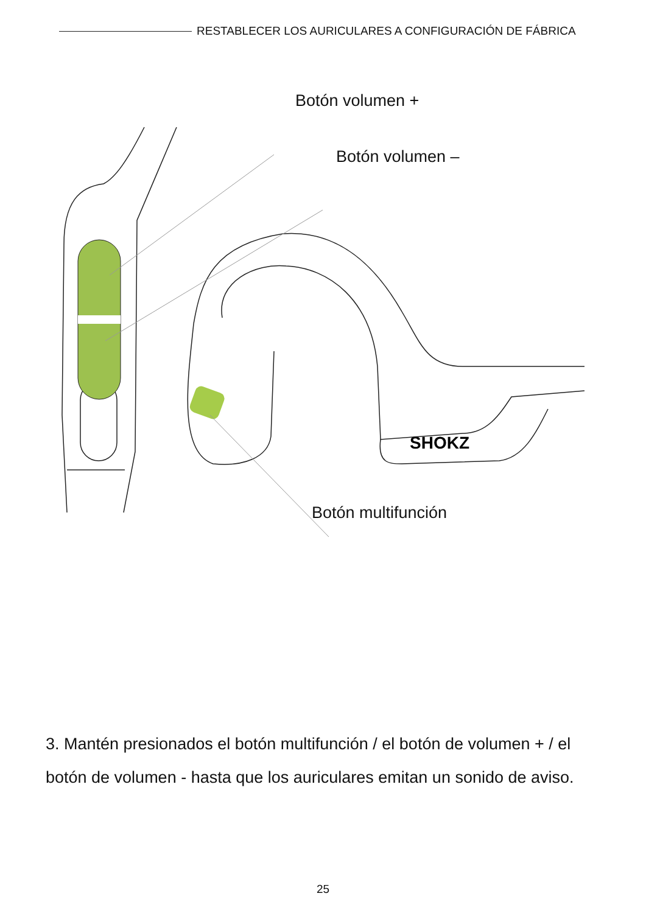RESTABLECER LOS AURICULARES A CONFIGURACIÓN DE FÁBRICA
SHOKZ
Botón volumen +
Botón volumen –
Botón multifunción
3. Mantén presionados el botón multifunción / el botón de volumen + / el botón de volumen - hasta que los auriculares emitan un sonido de aviso.
25